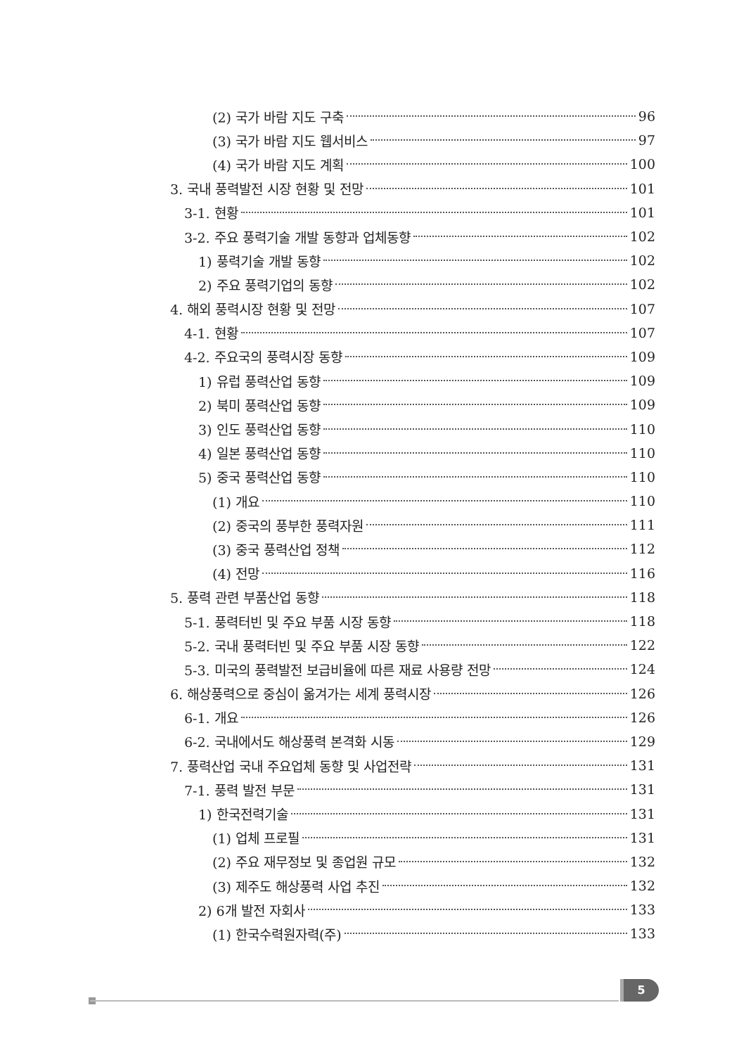(2) 국가 바람 지도 구축 96
(3) 국가 바람 지도 웹서비스 97
(4) 국가 바람 지도 계획 100
3. 국내 풍력발전 시장 현황 및 전망 101
3-1. 현황 101
3-2. 주요 풍력기술 개발 동향과 업체동향 102
1) 풍력기술 개발 동향 102
2) 주요 풍력기업의 동향 102
4. 해외 풍력시장 현황 및 전망 107
4-1. 현황 107
4-2. 주요국의 풍력시장 동향 109
1) 유럽 풍력산업 동향 109
2) 북미 풍력산업 동향 109
3) 인도 풍력산업 동향 110
4) 일본 풍력산업 동향 110
5) 중국 풍력산업 동향 110
(1) 개요 110
(2) 중국의 풍부한 풍력자원 111
(3) 중국 풍력산업 정책 112
(4) 전망 116
5. 풍력 관련 부품산업 동향 118
5-1. 풍력터빈 및 주요 부품 시장 동향 118
5-2. 국내 풍력터빈 및 주요 부품 시장 동향 122
5-3. 미국의 풍력발전 보급비율에 따른 재료 사용량 전망 124
6. 해상풍력으로 중심이 옮겨가는 세계 풍력시장 126
6-1. 개요 126
6-2. 국내에서도 해상풍력 본격화 시동 129
7. 풍력산업 국내 주요업체 동향 및 사업전략 131
7-1. 풍력 발전 부문 131
1) 한국전력기술 131
(1) 업체 프로필 131
(2) 주요 재무정보 및 종업원 규모 132
(3) 제주도 해상풍력 사업 추진 132
2) 6개 발전 자회사 133
(1) 한국수력원자력(주) 133
5